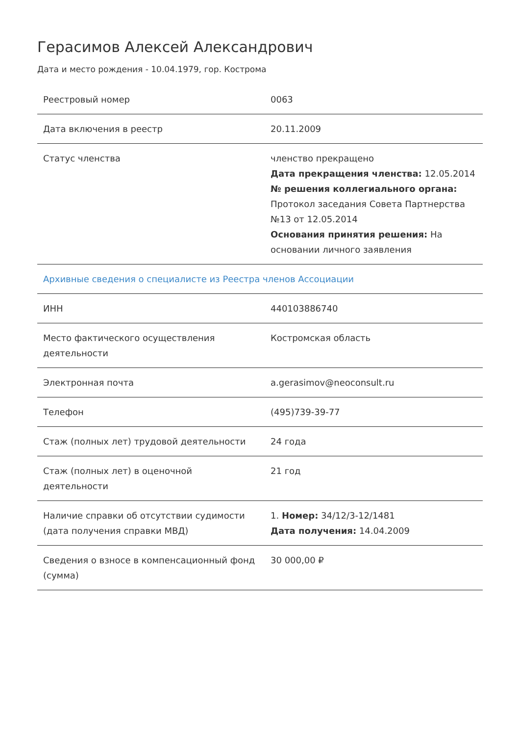Герасимов Алексей Александрович
Дата и место рождения - 10.04.1979, гор. Кострома
| Реестровый номер | 0063 |
| Дата включения в реестр | 20.11.2009 |
| Статус членства | членство прекращено Дата прекращения членства: 12.05.2014 № решения коллегиального органа: Протокол заседания Совета Партнерства №13 от 12.05.2014 Основания принятия решения: На основании личного заявления |
| Архивные сведения о специалисте из Реестра членов Ассоциации | |
| ИНН | 440103886740 |
| Место фактического осуществления деятельности | Костромская область |
| Электронная почта | a.gerasimov@neoconsult.ru |
| Телефон | (495)739-39-77 |
| Стаж (полных лет) трудовой деятельности | 24 года |
| Стаж (полных лет) в оценочной деятельности | 21 год |
| Наличие справки об отсутствии судимости (дата получения справки МВД) | 1. Номер: 34/12/3-12/1481 Дата получения: 14.04.2009 |
| Сведения о взносе в компенсационный фонд (сумма) | 30 000,00 ₽ |